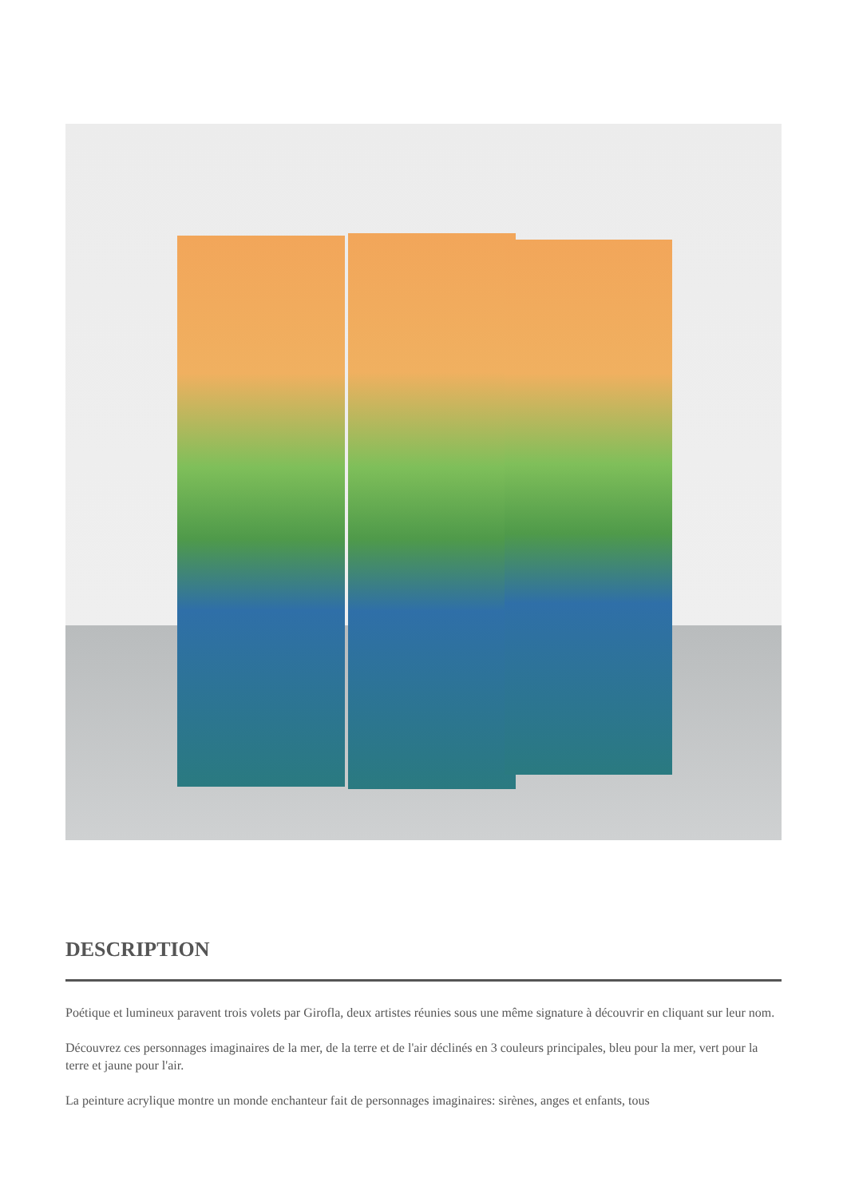DESCRIPTION
Poétique et lumineux paravent trois volets par Girofla, deux artistes réunies sous une même signature à découvrir en cliquant sur leur nom.
Découvrez ces personnages imaginaires de la mer, de la terre et de l'air déclinés en 3 couleurs principales, bleu pour la mer, vert pour la terre et jaune pour l'air.
La peinture acrylique montre un monde enchanteur fait de personnages imaginaires: sirènes, anges et enfants, tous